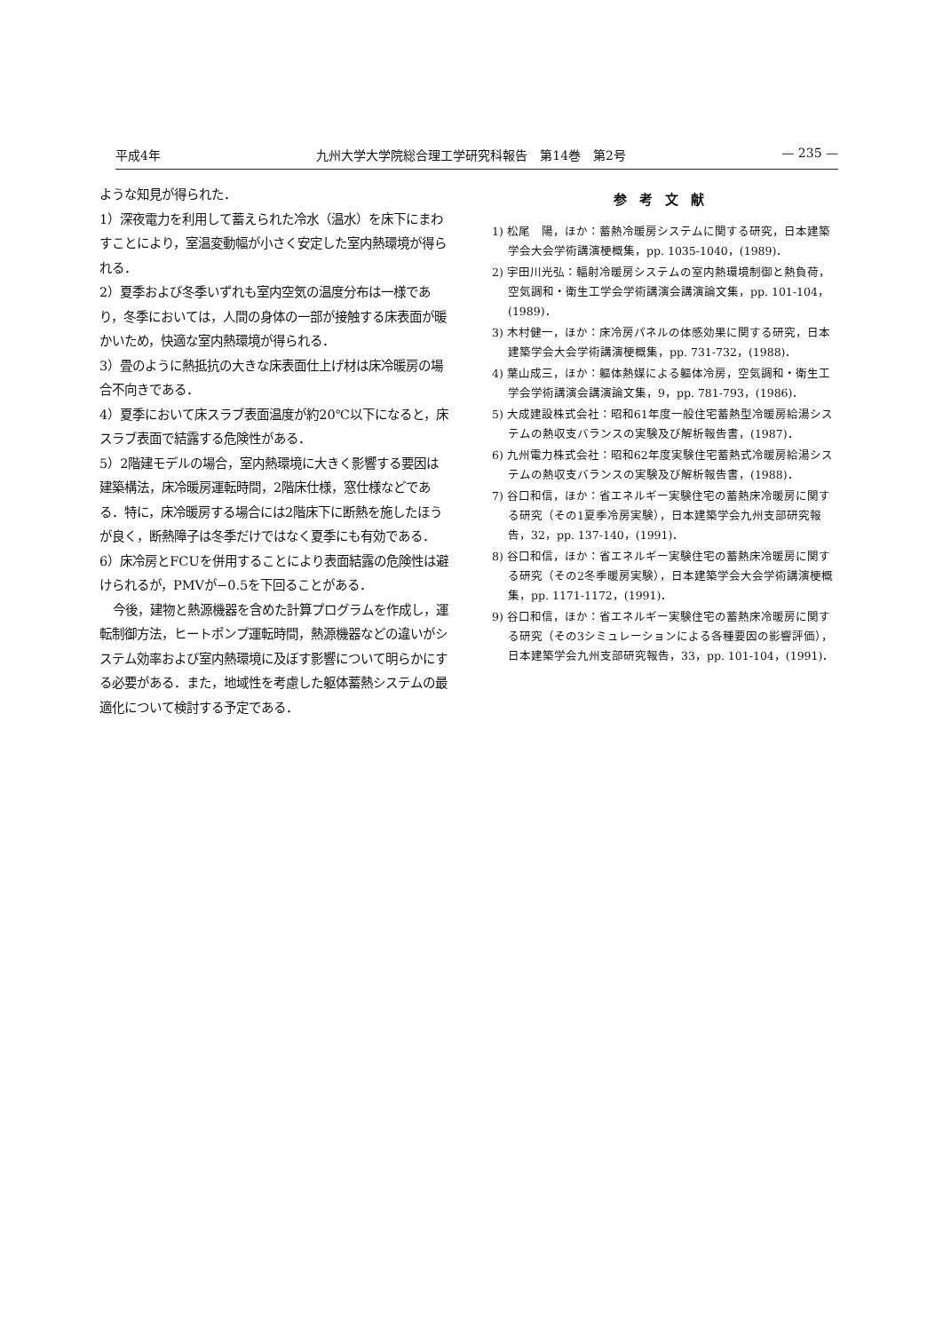平成4年 九州大学大学院総合理工学研究科報告　第14巻　第2号 — 235 —
ような知見が得られた．
1）深夜電力を利用して蓄えられた冷水（温水）を床下にまわすことにより，室温変動幅が小さく安定した室内熱環境が得られる．
2）夏季および冬季いずれも室内空気の温度分布は一様であり，冬季においては，人間の身体の一部が接触する床表面が暖かいため，快適な室内熱環境が得られる．
3）畳のように熱抵抗の大きな床表面仕上げ材は床冷暖房の場合不向きである．
4）夏季において床スラブ表面温度が約20℃以下になると，床スラブ表面で結露する危険性がある．
5）2階建モデルの場合，室内熱環境に大きく影響する要因は建築構法，床冷暖房運転時間，2階床仕様，窓仕様などである．特に，床冷暖房する場合には2階床下に断熱を施したほうが良く，断熱障子は冬季だけではなく夏季にも有効である．
6）床冷房とFCUを併用することにより表面結露の危険性は避けられるが，PMVが−0.5を下回ることがある．
今後，建物と熱源機器を含めた計算プログラムを作成し，運転制御方法，ヒートポンプ運転時間，熱源機器などの違いがシステム効率および室内熱環境に及ぼす影響について明らかにする必要がある．また，地域性を考慮した躯体蓄熱システムの最適化について検討する予定である．
参考文献
1) 松尾　陽，ほか：蓄熱冷暖房システムに関する研究，日本建築学会大会学術講演梗概集，pp. 1035-1040，(1989)．
2) 宇田川光弘：輻射冷暖房システムの室内熱環境制御と熱負荷，空気調和・衛生工学会学術講演会講演論文集，pp. 101-104，(1989)．
3) 木村健一，ほか：床冷房パネルの体感効果に関する研究，日本建築学会大会学術講演梗概集，pp. 731-732，(1988)．
4) 葉山成三，ほか：軀体熱媒による軀体冷房，空気調和・衛生工学会学術講演会講演論文集，9，pp. 781-793，(1986)．
5) 大成建設株式会社：昭和61年度一般住宅蓄熱型冷暖房給湯システムの熱収支バランスの実験及び解析報告書，(1987)．
6) 九州電力株式会社：昭和62年度実験住宅蓄熱式冷暖房給湯システムの熱収支バランスの実験及び解析報告書，(1988)．
7) 谷口和信，ほか：省エネルギー実験住宅の蓄熱床冷暖房に関する研究（その1夏季冷房実験），日本建築学会九州支部研究報告，32，pp. 137-140，(1991)．
8) 谷口和信，ほか：省エネルギー実験住宅の蓄熱床冷暖房に関する研究（その2冬季暖房実験），日本建築学会大会学術講演梗概集，pp. 1171-1172，(1991)．
9) 谷口和信，ほか：省エネルギー実験住宅の蓄熱床冷暖房に関する研究（その3シミュレーションによる各種要因の影響評価），日本建築学会九州支部研究報告，33，pp. 101-104，(1991)．